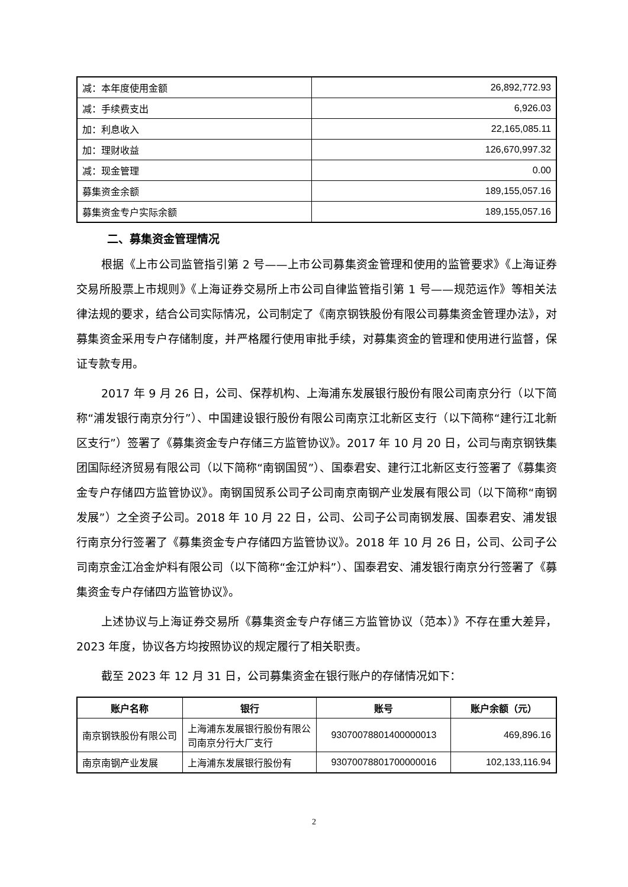| 减：本年度使用金额 | 26,892,772.93 |
| 减：手续费支出 | 6,926.03 |
| 加：利息收入 | 22,165,085.11 |
| 加：理财收益 | 126,670,997.32 |
| 减：现金管理 | 0.00 |
| 募集资金余额 | 189,155,057.16 |
| 募集资金专户实际余额 | 189,155,057.16 |
二、募集资金管理情况
根据《上市公司监管指引第 2 号——上市公司募集资金管理和使用的监管要求》《上海证券交易所股票上市规则》《上海证券交易所上市公司自律监管指引第 1 号——规范运作》等相关法律法规的要求，结合公司实际情况，公司制定了《南京钢铁股份有限公司募集资金管理办法》，对募集资金采用专户存储制度，并严格履行使用审批手续，对募集资金的管理和使用进行监督，保证专款专用。
2017 年 9 月 26 日，公司、保荐机构、上海浦东发展银行股份有限公司南京分行（以下简称“浦发银行南京分行”）、中国建设银行股份有限公司南京江北新区支行（以下简称“建行江北新区支行”）签署了《募集资金专户存储三方监管协议》。2017 年 10 月 20 日，公司与南京钢铁集团国际经济贸易有限公司（以下简称“南钢国贸”）、国泰君安、建行江北新区支行签署了《募集资金专户存储四方监管协议》。南钢国贸系公司子公司南京南钢产业发展有限公司（以下简称“南钢发展”）之全资子公司。2018 年 10 月 22 日，公司、公司子公司南钢发展、国泰君安、浦发银行南京分行签署了《募集资金专户存储四方监管协议》。2018 年 10 月 26 日，公司、公司子公司南京金江冶金炉料有限公司（以下简称“金江炉料”）、国泰君安、浦发银行南京分行签署了《募集资金专户存储四方监管协议》。
上述协议与上海证券交易所《募集资金专户存储三方监管协议（范本）》不存在重大差异，2023 年度，协议各方均按照协议的规定履行了相关职责。
截至 2023 年 12 月 31 日，公司募集资金在银行账户的存储情况如下：
| 账户名称 | 银行 | 账号 | 账户余额（元） |
| --- | --- | --- | --- |
| 南京钢铁股份有限公司 | 上海浦东发展银行股份有限公司南京分行大厂支行 | 93070078801400000013 | 469,896.16 |
| 南京南钢产业发展 | 上海浦东发展银行股份有 | 93070078801700000016 | 102,133,116.94 |
2